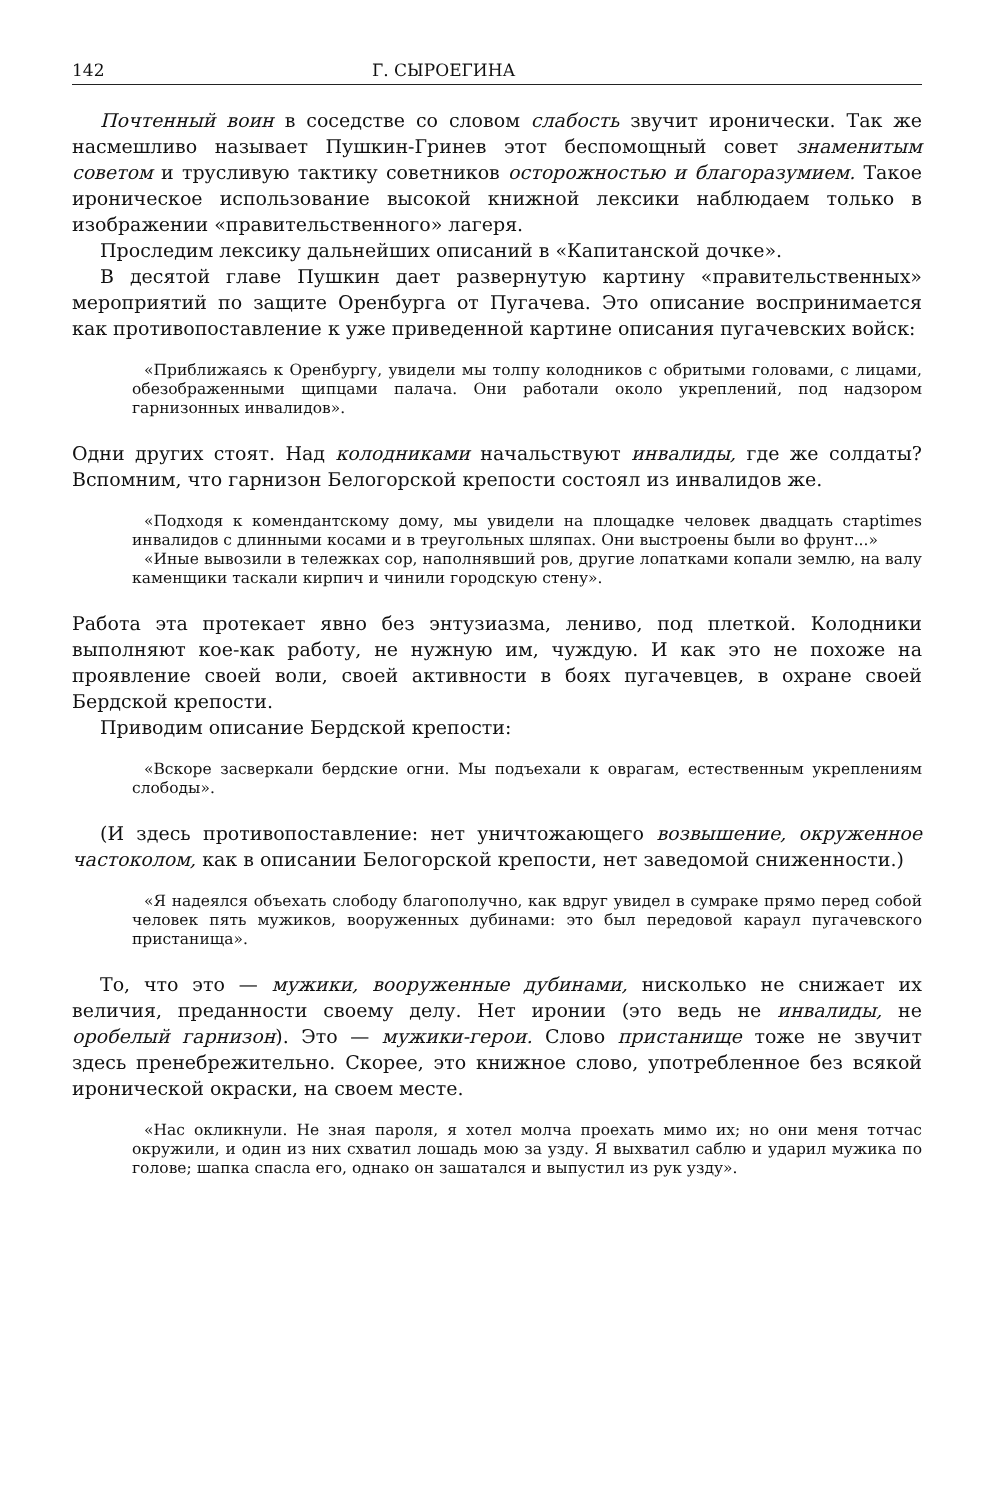142 Г. СЫРОЕГИНА
Почтенный воин в соседстве со словом слабость звучит иронически. Так же насмешливо называет Пушкин-Гринев этот беспомощный совет знаменитым советом и трусливую тактику советников осторожностью и благоразумием. Такое ироническое использование высокой книжной лексики наблюдаем только в изображении «правительственного» лагеря.
Проследим лексику дальнейших описаний в «Капитанской дочке».
В десятой главе Пушкин дает развернутую картину «правительственных» мероприятий по защите Оренбурга от Пугачева. Это описание воспринимается как противопоставление к уже приведенной картине описания пугачевских войск:
«Приближаясь к Оренбургу, увидели мы толпу колодников с обритыми головами, с лицами, обезображенными щипцами палача. Они работали около укреплений, под надзором гарнизонных инвалидов».
Одни других стоят. Над колодниками начальствуют инвалиды, где же солдаты? Вспомним, что гарнизон Белогорской крепости состоял из инвалидов же.
«Подходя к комендантскому дому, мы увидели на площадке человек двадцать старtimes инвалидов с длинными косами и в треугольных шляпах. Они выстроены были во фрунт...»
«Иные вывозили в тележках сор, наполнявший ров, другие лопатками копали землю, на валу каменщики таскали кирпич и чинили городскую стену».
Работа эта протекает явно без энтузиазма, лениво, под плеткой. Колодники выполняют кое-как работу, не нужную им, чуждую. И как это не похоже на проявление своей воли, своей активности в боях пугачевцев, в охране своей Бердской крепости.
Приводим описание Бердской крепости:
«Вскоре засверкали бердские огни. Мы подъехали к оврагам, естественным укреплениям слободы».
(И здесь противопоставление: нет уничтожающего возвышение, окруженное частоколом, как в описании Белогорской крепости, нет заведомой сниженности.)
«Я надеялся объехать слободу благополучно, как вдруг увидел в сумраке прямо перед собой человек пять мужиков, вооруженных дубинами: это был передовой караул пугачевского пристанища».
То, что это — мужики, вооруженные дубинами, нисколько не снижает их величия, преданности своему делу. Нет иронии (это ведь не инвалиды, не оробелый гарнизон). Это — мужики-герои. Слово пристанище тоже не звучит здесь пренебрежительно. Скорее, это книжное слово, употребленное без всякой иронической окраски, на своем месте.
«Нас окликнули. Не зная пароля, я хотел молча проехать мимо их; но они меня тотчас окружили, и один из них схватил лошадь мою за узду. Я выхватил саблю и ударил мужика по голове; шапка спасла его, однако он зашатался и выпустил из рук узду».